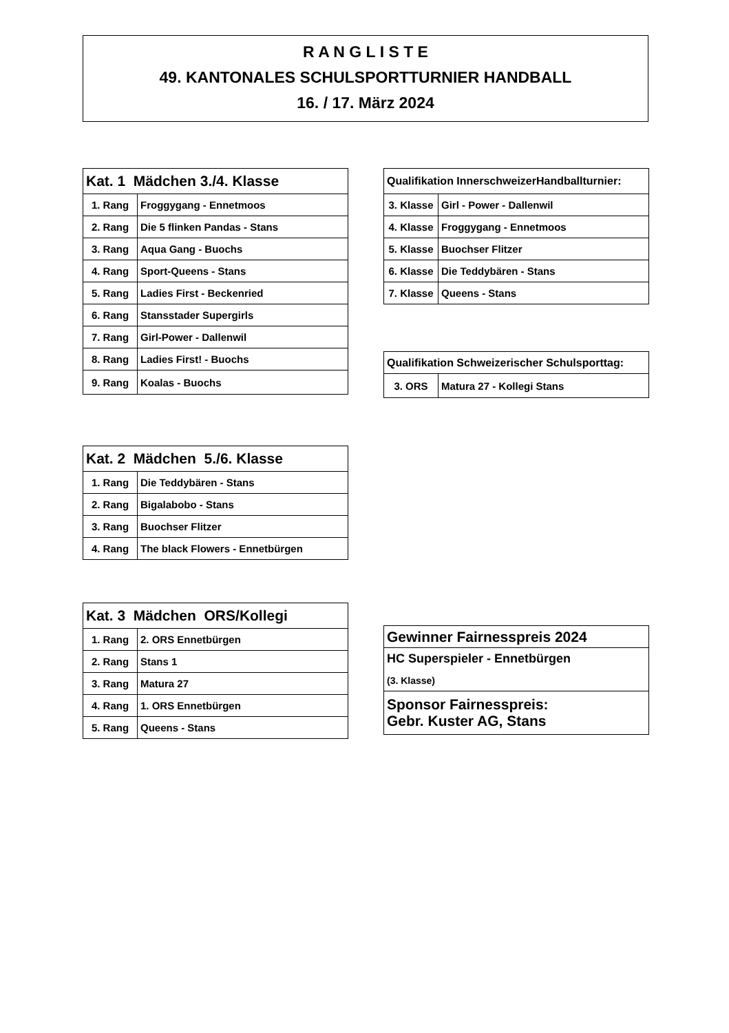R A N G L I S T E
49. KANTONALES SCHULSPORTTURNIER HANDBALL
16. / 17. März 2024
| Kat. 1 Mädchen 3./4. Klasse | |
| --- | --- |
| 1. Rang | Froggygang - Ennetmoos |
| 2. Rang | Die 5 flinken Pandas - Stans |
| 3. Rang | Aqua Gang - Buochs |
| 4. Rang | Sport-Queens - Stans |
| 5. Rang | Ladies First - Beckenried |
| 6. Rang | Stansstader Supergirls |
| 7. Rang | Girl-Power - Dallenwil |
| 8. Rang | Ladies First! - Buochs |
| 9. Rang | Koalas - Buochs |
| Qualifikation InnerschweizerHandballturnier: | |
| --- | --- |
| 3. Klasse | Girl - Power - Dallenwil |
| 4. Klasse | Froggygang - Ennetmoos |
| 5. Klasse | Buochser Flitzer |
| 6. Klasse | Die Teddybären - Stans |
| 7. Klasse | Queens - Stans |
| Qualifikation Schweizerischer Schulsporttag: | |
| --- | --- |
| 3. ORS | Matura 27 - Kollegi Stans |
| Kat. 2 Mädchen 5./6. Klasse | |
| --- | --- |
| 1. Rang | Die Teddybären - Stans |
| 2. Rang | Bigalabobo - Stans |
| 3. Rang | Buochser Flitzer |
| 4. Rang | The black Flowers - Ennetbürgen |
| Kat. 3 Mädchen ORS/Kollegi | |
| --- | --- |
| 1. Rang | 2. ORS Ennetbürgen |
| 2. Rang | Stans 1 |
| 3. Rang | Matura 27 |
| 4. Rang | 1. ORS Ennetbürgen |
| 5. Rang | Queens - Stans |
| Gewinner Fairnesspreis 2024 |
| --- |
| HC Superspieler - Ennetbürgen |
| (3. Klasse) |
| Sponsor Fairnesspreis: Gebr. Kuster AG, Stans |